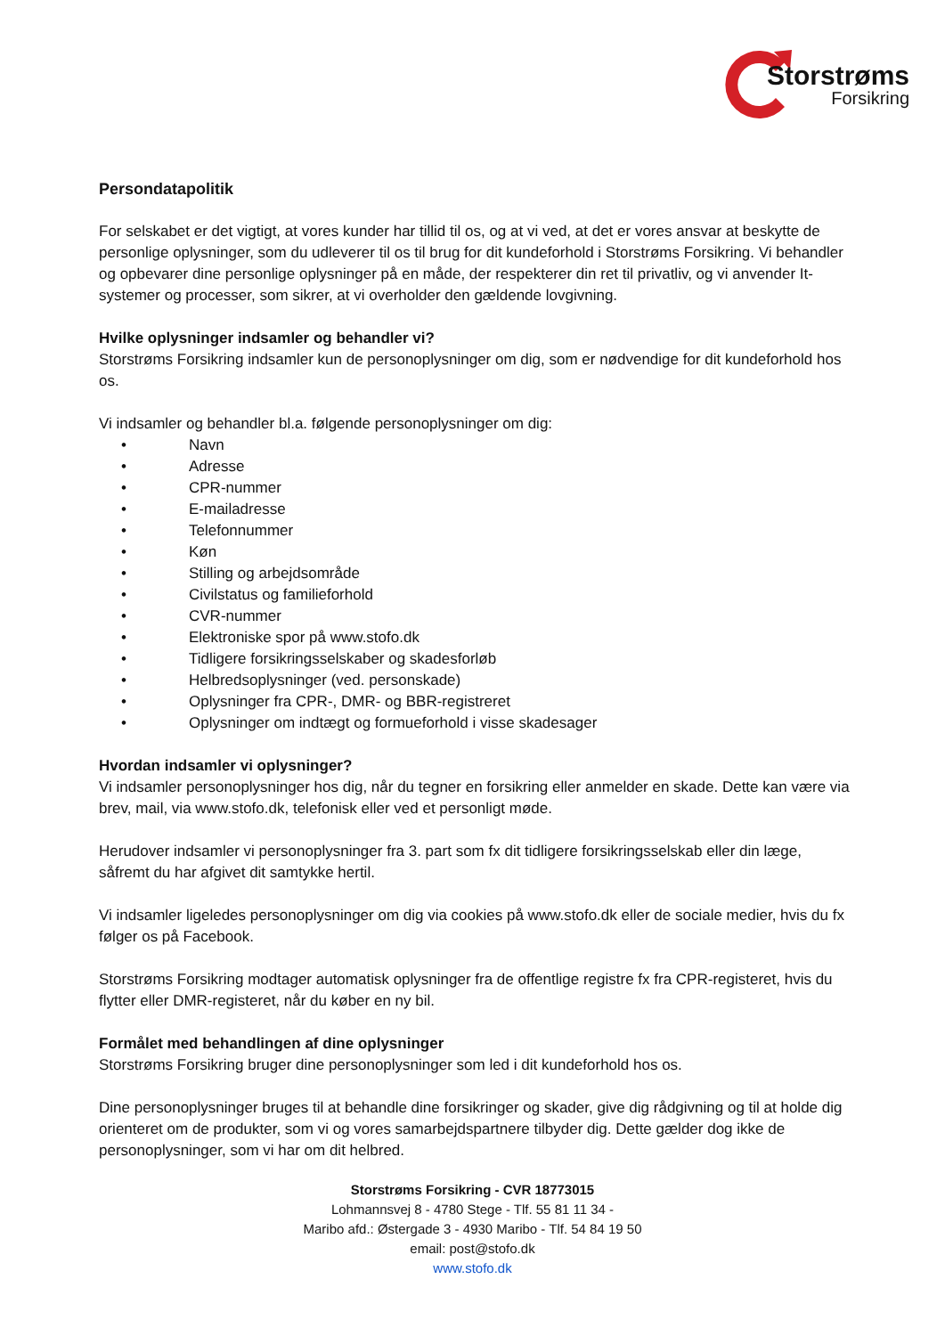Storstrøms
Forsikring
Persondatapolitik
For selskabet er det vigtigt, at vores kunder har tillid til os, og at vi ved, at det er vores ansvar at beskytte de personlige oplysninger, som du udleverer til os til brug for dit kundeforhold i Storstrøms Forsikring. Vi behandler og opbevarer dine personlige oplysninger på en måde, der respekterer din ret til privatliv, og vi anvender It-systemer og processer, som sikrer, at vi overholder den gældende lovgivning.
Hvilke oplysninger indsamler og behandler vi?
Storstrøms Forsikring indsamler kun de personoplysninger om dig, som er nødvendige for dit kundeforhold hos os.
Vi indsamler og behandler bl.a. følgende personoplysninger om dig:
• Navn
• Adresse
• CPR-nummer
• E-mailadresse
• Telefonnummer
• Køn
• Stilling og arbejdsområde
• Civilstatus og familieforhold
• CVR-nummer
• Elektroniske spor på www.stofo.dk
• Tidligere forsikringsselskaber og skadesforløb
• Helbredsoplysninger (ved. personskade)
• Oplysninger fra CPR-, DMR- og BBR-registreret
• Oplysninger om indtægt og formueforhold i visse skadesager
Hvordan indsamler vi oplysninger?
Vi indsamler personoplysninger hos dig, når du tegner en forsikring eller anmelder en skade. Dette kan være via brev, mail, via www.stofo.dk, telefonisk eller ved et personligt møde.
Herudover indsamler vi personoplysninger fra 3. part som fx dit tidligere forsikringsselskab eller din læge, såfremt du har afgivet dit samtykke hertil.
Vi indsamler ligeledes personoplysninger om dig via cookies på www.stofo.dk eller de sociale medier, hvis du fx følger os på Facebook.
Storstrøms Forsikring modtager automatisk oplysninger fra de offentlige registre fx fra CPR-registeret, hvis du flytter eller DMR-registeret, når du køber en ny bil.
Formålet med behandlingen af dine oplysninger
Storstrøms Forsikring bruger dine personoplysninger som led i dit kundeforhold hos os.
Dine personoplysninger bruges til at behandle dine forsikringer og skader, give dig rådgivning og til at holde dig orienteret om de produkter, som vi og vores samarbejdspartnere tilbyder dig. Dette gælder dog ikke de personoplysninger, som vi har om dit helbred.
Storstrøms Forsikring - CVR 18773015
Lohmannsvej 8 - 4780 Stege - Tlf. 55 81 11 34 -
Maribo afd.: Østergade 3 - 4930 Maribo - Tlf. 54 84 19 50
email: post@stofo.dk
www.stofo.dk